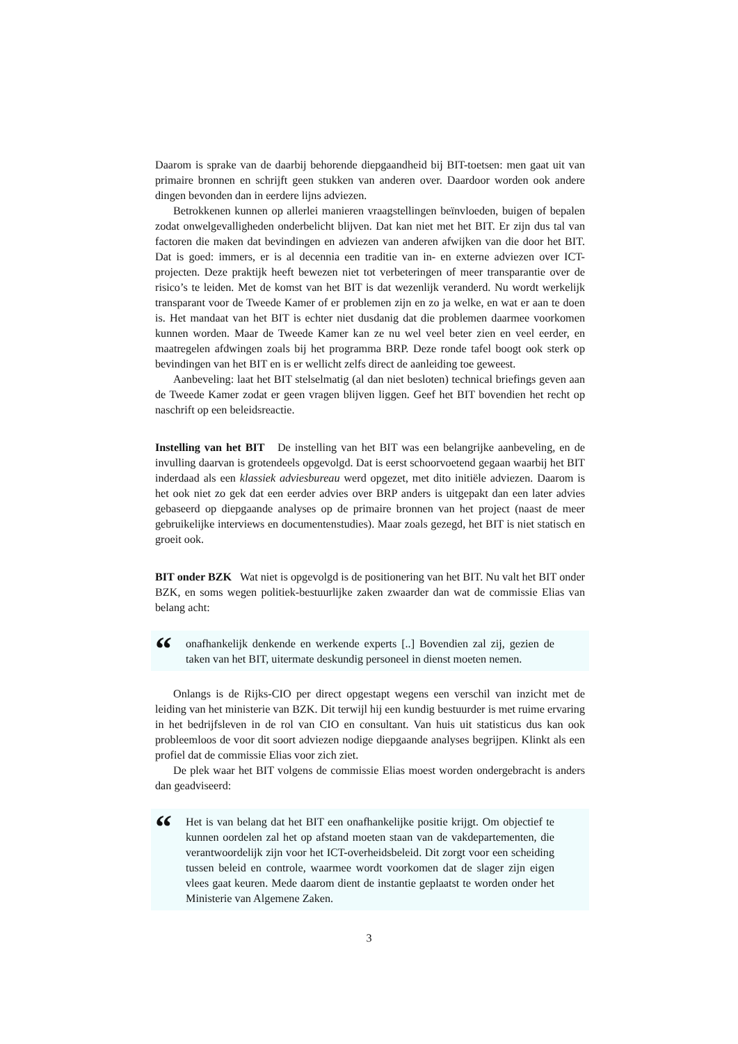Daarom is sprake van de daarbij behorende diepgaandheid bij BIT-toetsen: men gaat uit van primaire bronnen en schrijft geen stukken van anderen over. Daardoor worden ook andere dingen bevonden dan in eerdere lijns adviezen.
Betrokkenen kunnen op allerlei manieren vraagstellingen beïnvloeden, buigen of bepalen zodat onwelgevalligheden onderbelicht blijven. Dat kan niet met het BIT. Er zijn dus tal van factoren die maken dat bevindingen en adviezen van anderen afwijken van die door het BIT. Dat is goed: immers, er is al decennia een traditie van in- en externe adviezen over ICT-projecten. Deze praktijk heeft bewezen niet tot verbeteringen of meer transparantie over de risico’s te leiden. Met de komst van het BIT is dat wezenlijk veranderd. Nu wordt werkelijk transparant voor de Tweede Kamer of er problemen zijn en zo ja welke, en wat er aan te doen is. Het mandaat van het BIT is echter niet dusdanig dat die problemen daarmee voorkomen kunnen worden. Maar de Tweede Kamer kan ze nu wel veel beter zien en veel eerder, en maatregelen afdwingen zoals bij het programma BRP. Deze ronde tafel boogt ook sterk op bevindingen van het BIT en is er wellicht zelfs direct de aanleiding toe geweest.
Aanbeveling: laat het BIT stelselmatig (al dan niet besloten) technical briefings geven aan de Tweede Kamer zodat er geen vragen blijven liggen. Geef het BIT bovendien het recht op naschrift op een beleidsreactie.
Instelling van het BIT De instelling van het BIT was een belangrijke aanbeveling, en de invulling daarvan is grotendeels opgevolgd. Dat is eerst schoorvoetend gegaan waarbij het BIT inderdaad als een klassiek adviesbureau werd opgezet, met dito initiële adviezen. Daarom is het ook niet zo gek dat een eerder advies over BRP anders is uitgepakt dan een later advies gebaseerd op diepgaande analyses op de primaire bronnen van het project (naast de meer gebruikelijke interviews en documentenstudies). Maar zoals gezegd, het BIT is niet statisch en groeit ook.
BIT onder BZK Wat niet is opgevolgd is de positionering van het BIT. Nu valt het BIT onder BZK, en soms wegen politiek-bestuurlijke zaken zwaarder dan wat de commissie Elias van belang acht:
“
onafhankelijk denkende en werkende experts [..] Bovendien zal zij, gezien de taken van het BIT, uitermate deskundig personeel in dienst moeten nemen.
Onlangs is de Rijks-CIO per direct opgestapt wegens een verschil van inzicht met de leiding van het ministerie van BZK. Dit terwijl hij een kundig bestuurder is met ruime ervaring in het bedrijfsleven in de rol van CIO en consultant. Van huis uit statisticus dus kan ook probleemloos de voor dit soort adviezen nodige diepgaande analyses begrijpen. Klinkt als een profiel dat de commissie Elias voor zich ziet.
De plek waar het BIT volgens de commissie Elias moest worden ondergebracht is anders dan geadviseerd:
“
Het is van belang dat het BIT een onafhankelijke positie krijgt. Om objectief te kunnen oordelen zal het op afstand moeten staan van de vakdepartementen, die verantwoordelijk zijn voor het ICT-overheidsbeleid. Dit zorgt voor een scheiding tussen beleid en controle, waarmee wordt voorkomen dat de slager zijn eigen vlees gaat keuren. Mede daarom dient de instantie geplaatst te worden onder het Ministerie van Algemene Zaken.
3